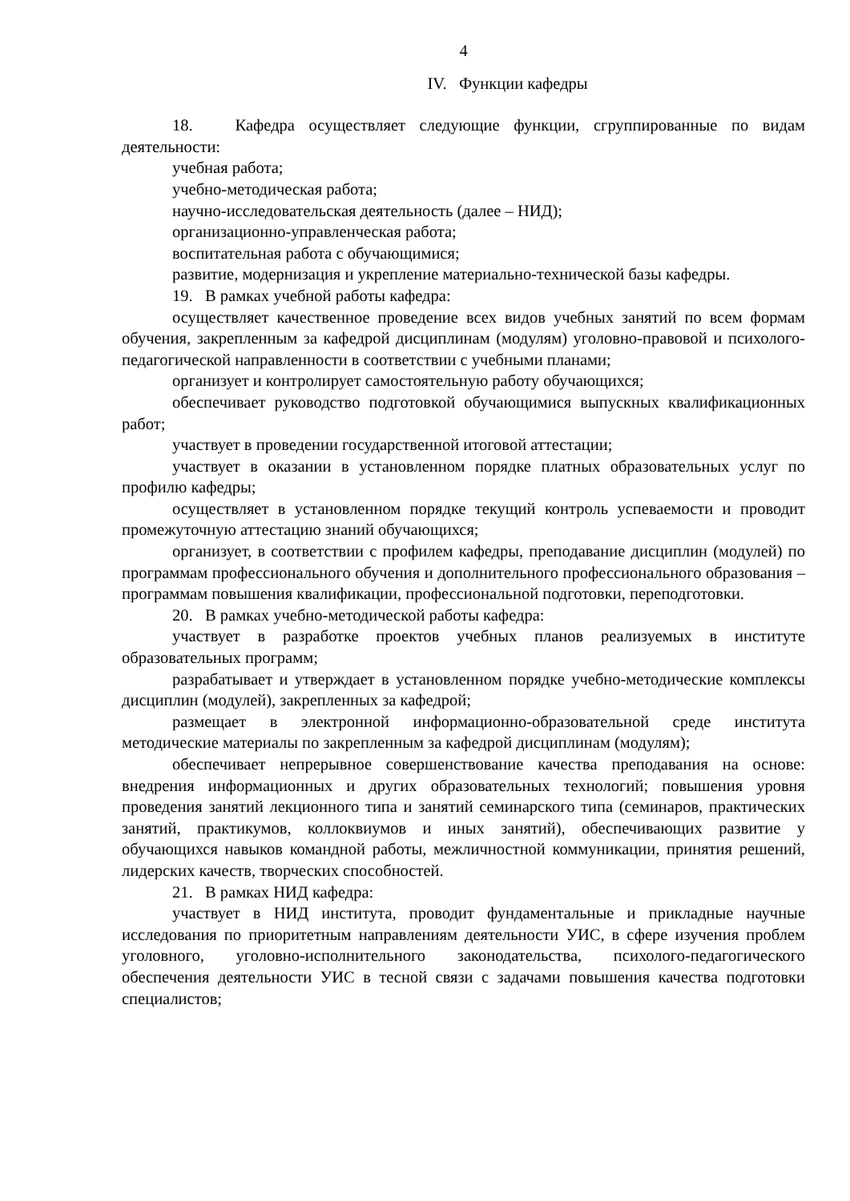4
IV. Функции кафедры
18. Кафедра осуществляет следующие функции, сгруппированные по видам деятельности:
учебная работа;
учебно-методическая работа;
научно-исследовательская деятельность (далее – НИД);
организационно-управленческая работа;
воспитательная работа с обучающимися;
развитие, модернизация и укрепление материально-технической базы кафедры.
19. В рамках учебной работы кафедра:
осуществляет качественное проведение всех видов учебных занятий по всем формам обучения, закрепленным за кафедрой дисциплинам (модулям) уголовно-правовой и психолого-педагогической направленности в соответствии с учебными планами;
организует и контролирует самостоятельную работу обучающихся;
обеспечивает руководство подготовкой обучающимися выпускных квалификационных работ;
участвует в проведении государственной итоговой аттестации;
участвует в оказании в установленном порядке платных образовательных услуг по профилю кафедры;
осуществляет в установленном порядке текущий контроль успеваемости и проводит промежуточную аттестацию знаний обучающихся;
организует, в соответствии с профилем кафедры, преподавание дисциплин (модулей) по программам профессионального обучения и дополнительного профессионального образования – программам повышения квалификации, профессиональной подготовки, переподготовки.
20. В рамках учебно-методической работы кафедра:
участвует в разработке проектов учебных планов реализуемых в институте образовательных программ;
разрабатывает и утверждает в установленном порядке учебно-методические комплексы дисциплин (модулей), закрепленных за кафедрой;
размещает в электронной информационно-образовательной среде института методические материалы по закрепленным за кафедрой дисциплинам (модулям);
обеспечивает непрерывное совершенствование качества преподавания на основе: внедрения информационных и других образовательных технологий; повышения уровня проведения занятий лекционного типа и занятий семинарского типа (семинаров, практических занятий, практикумов, коллоквиумов и иных занятий), обеспечивающих развитие у обучающихся навыков командной работы, межличностной коммуникации, принятия решений, лидерских качеств, творческих способностей.
21. В рамках НИД кафедра:
участвует в НИД института, проводит фундаментальные и прикладные научные исследования по приоритетным направлениям деятельности УИС, в сфере изучения проблем уголовного, уголовно-исполнительного законодательства, психолого-педагогического обеспечения деятельности УИС в тесной связи с задачами повышения качества подготовки специалистов;